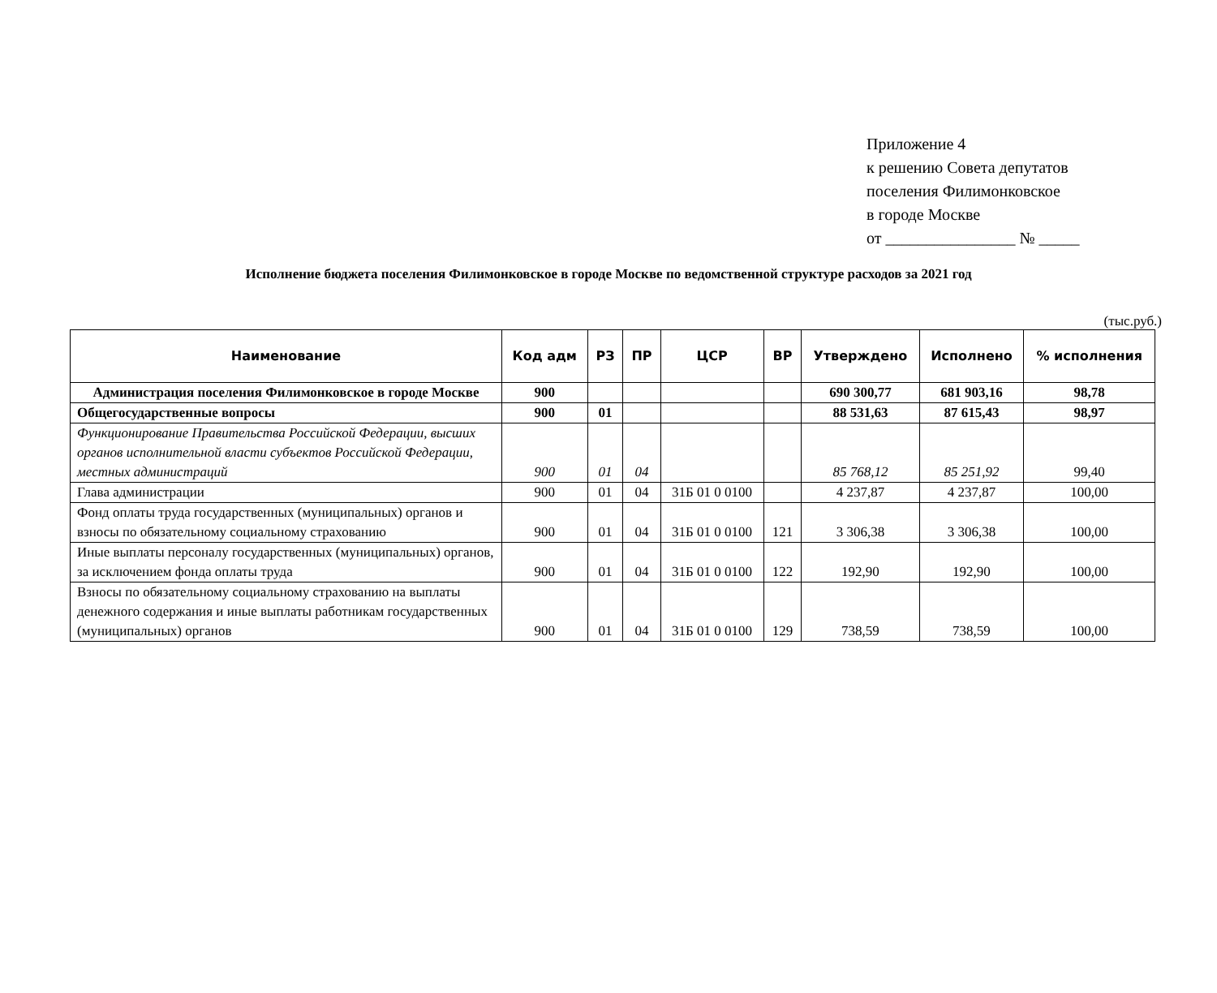Приложение 4
к решению Совета депутатов
поселения Филимонковское
в городе Москве
от ________________ № _____
Исполнение бюджета поселения Филимонковское в городе Москве по ведомственной структуре расходов за 2021 год
(тыс.руб.)
| Наименование | Код адм | РЗ | ПР | ЦСР | ВР | Утверждено | Исполнено | % исполнения |
| --- | --- | --- | --- | --- | --- | --- | --- | --- |
| Администрация поселения Филимонковское в городе Москве | 900 | | | | | 690 300,77 | 681 903,16 | 98,78 |
| Общегосударственные вопросы | 900 | 01 | | | | 88 531,63 | 87 615,43 | 98,97 |
| Функционирование Правительства Российской Федерации, высших органов исполнительной власти субъектов Российской Федерации, местных администраций | 900 | 01 | 04 | | | 85 768,12 | 85 251,92 | 99,40 |
| Глава администрации | 900 | 01 | 04 | 31Б 01 0 0100 | | 4 237,87 | 4 237,87 | 100,00 |
| Фонд оплаты труда государственных (муниципальных) органов и взносы по обязательному социальному страхованию | 900 | 01 | 04 | 31Б 01 0 0100 | 121 | 3 306,38 | 3 306,38 | 100,00 |
| Иные выплаты персоналу государственных (муниципальных) органов, за исключением фонда оплаты труда | 900 | 01 | 04 | 31Б 01 0 0100 | 122 | 192,90 | 192,90 | 100,00 |
| Взносы по обязательному социальному страхованию на выплаты денежного содержания и иные выплаты работникам государственных (муниципальных) органов | 900 | 01 | 04 | 31Б 01 0 0100 | 129 | 738,59 | 738,59 | 100,00 |